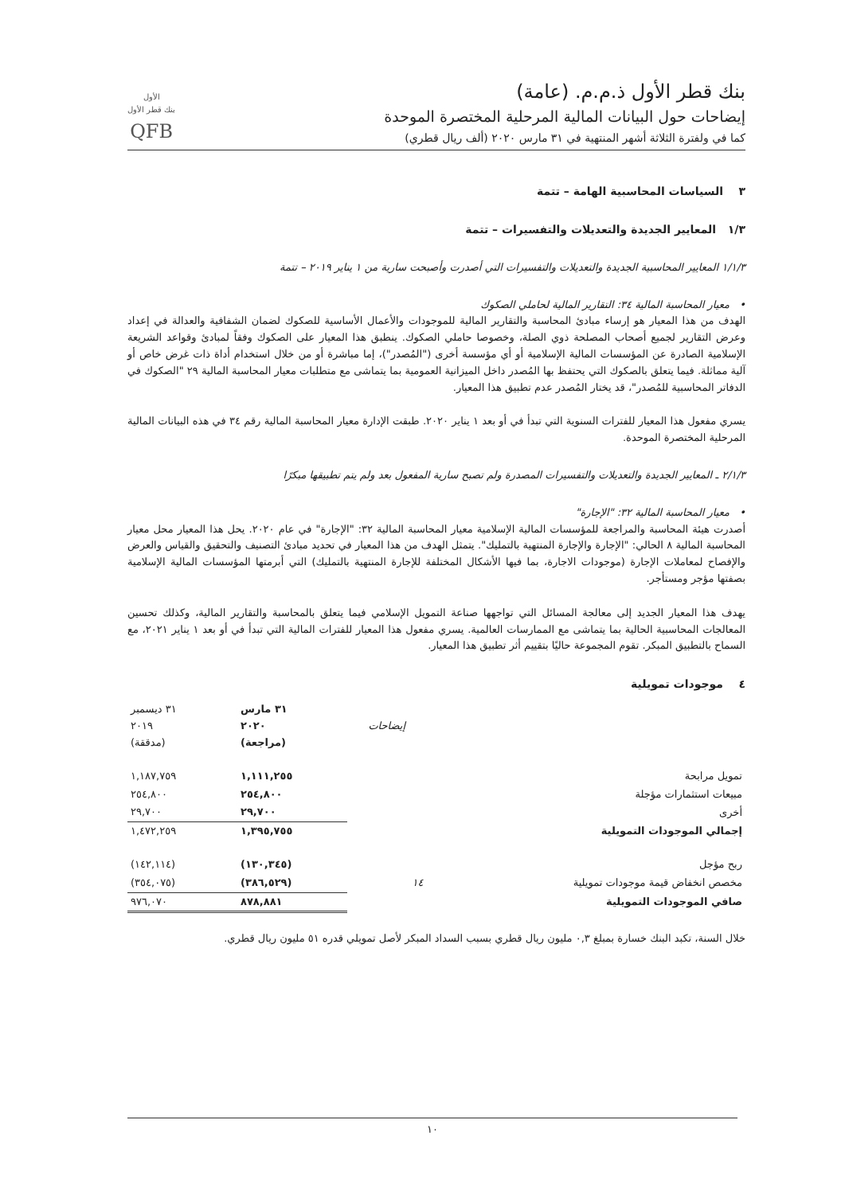بنك قطر الأول ذ.م.م. (عامة)
إيضاحات حول البيانات المالية المرحلية المختصرة الموحدة
كما في ولفترة الثلاثة أشهر المنتهية في ٣١ مارس ٢٠٢٠ (ألف ريال قطري)
الأول
بنك قطر الأول
QFB
٣ السياسات المحاسبية الهامة – تتمة
١/٣ المعايير الجديدة والتعديلات والتفسيرات – تتمة
١/١/٣ المعايير المحاسبية الجديدة والتعديلات والتفسيرات التي أصدرت وأصبحت سارية من ١ يناير ٢٠١٩ – تتمة
• معيار المحاسبة المالية ٣٤: التقارير المالية لحاملي الصكوك
الهدف من هذا المعيار هو إرساء مبادئ المحاسبة والتقارير المالية للموجودات والأعمال الأساسية للصكوك لضمان الشفافية والعدالة في إعداد وعرض التقارير لجميع أصحاب المصلحة ذوي الصلة، وخصوصا حاملي الصكوك. ينطبق هذا المعيار على الصكوك وفقاً لمبادئ وقواعد الشريعة الإسلامية الصادرة عن المؤسسات المالية الإسلامية أو أي مؤسسة أخرى ("المُصدر")، إما مباشرة أو من خلال استخدام أداة ذات غرض خاص أو آلية مماثلة. فيما يتعلق بالصكوك التي يحتفظ بها المُصدر داخل الميزانية العمومية بما يتماشى مع متطلبات معيار المحاسبة المالية ٢٩ "الصكوك في الدفاتر المحاسبية للمُصدر"، قد يختار المُصدر عدم تطبيق هذا المعيار.
يسري مفعول هذا المعيار للفترات السنوية التي تبدأ في أو بعد ١ يناير ٢٠٢٠. طبقت الإدارة معيار المحاسبة المالية رقم ٣٤ في هذه البيانات المالية المرحلية المختصرة الموحدة.
٢/١/٣ ـ المعايير الجديدة والتعديلات والتفسيرات المصدرة ولم تصبح سارية المفعول بعد ولم يتم تطبيقها مبكرًا
• معيار المحاسبة المالية ٣٢: "الإجارة"
أصدرت هيئة المحاسبة والمراجعة للمؤسسات المالية الإسلامية معيار المحاسبة المالية ٣٢: "الإجارة" في عام ٢٠٢٠. يحل هذا المعيار محل معيار المحاسبة المالية ٨ الحالي: "الإجارة والإجارة المنتهية بالتمليك". يتمثل الهدف من هذا المعيار في تحديد مبادئ التصنيف والتحقيق والقياس والعرض والإفصاح لمعاملات الإجارة (موجودات الاجارة، بما فيها الأشكال المختلفة للإجارة المنتهية بالتمليك) التي أبرمتها المؤسسات المالية الإسلامية بصفتها مؤجر ومستأجر.
يهدف هذا المعيار الجديد إلى معالجة المسائل التي تواجهها صناعة التمويل الإسلامي فيما يتعلق بالمحاسبة والتقارير المالية، وكذلك تحسين المعالجات المحاسبية الحالية بما يتماشى مع الممارسات العالمية. يسري مفعول هذا المعيار للفترات المالية التي تبدأ في أو بعد ١ يناير ٢٠٢١، مع السماح بالتطبيق المبكر. تقوم المجموعة حاليًا بتقييم أثر تطبيق هذا المعيار.
٤ موجودات تمويلية
| | إيضاحات | ٣١ مارس ٢٠٢٠ (مراجعة) | ٣١ ديسمبر ٢٠١٩ (مدققة) |
| --- | --- | --- | --- |
| تمويل مرابحة | | ١,١١١,٢٥٥ | ١,١٨٧,٧٥٩ |
| مبيعات استثمارات مؤجلة | | ٢٥٤,٨٠٠ | ٢٥٤,٨٠٠ |
| أخرى | | ٢٩,٧٠٠ | ٢٩,٧٠٠ |
| إجمالي الموجودات التمويلية | | ١,٣٩٥,٧٥٥ | ١,٤٧٢,٢٥٩ |
| ربح مؤجل | | (١٣٠,٣٤٥) | (١٤٢,١١٤) |
| مخصص انخفاض قيمة موجودات تمويلية | ١٤ | (٣٨٦,٥٢٩) | (٣٥٤,٠٧٥) |
| صافي الموجودات التمويلية | | ٨٧٨,٨٨١ | ٩٧٦,٠٧٠ |
خلال السنة، تكبد البنك خسارة بمبلغ ٠,٣ مليون ريال قطري بسبب السداد المبكر لأصل تمويلي قدره ٥١ مليون ريال قطري.
١٠